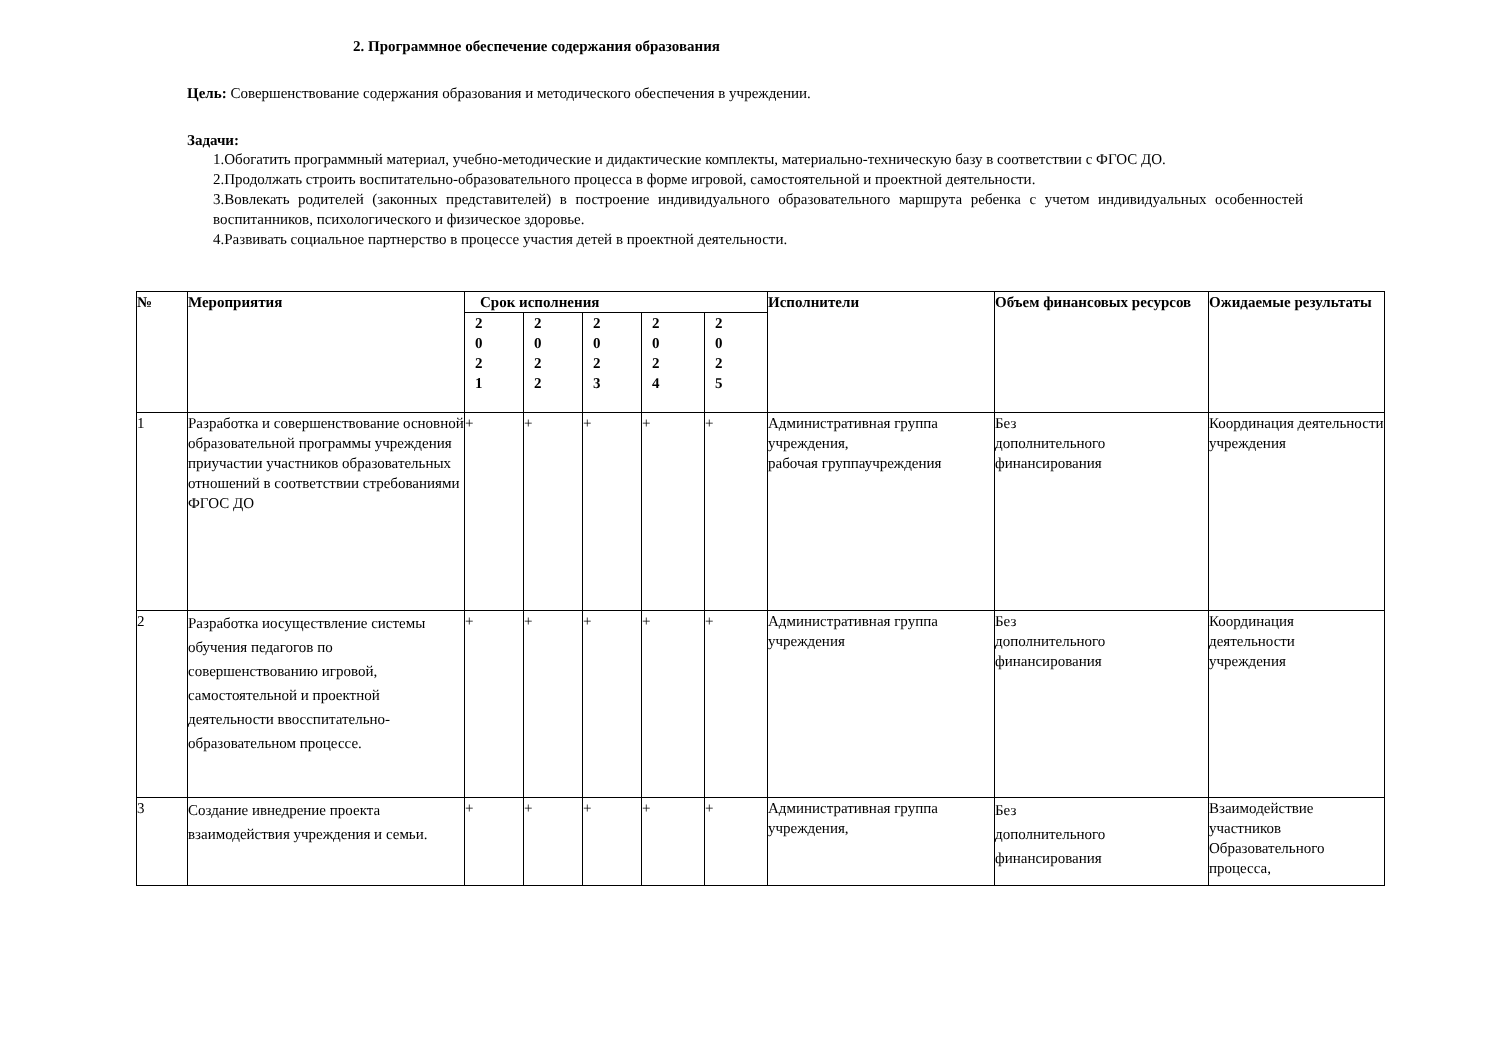2. Программное обеспечение содержания образования
Цель: Совершенствование содержания образования и методического обеспечения в учреждении.
Задачи:
1.Обогатить программный материал, учебно-методические и дидактические комплекты, материально-техническую базу в соответствии с ФГОС ДО.
2.Продолжать строить воспитательно-образовательного процесса в форме игровой, самостоятельной и проектной деятельности.
3.Вовлекать родителей (законных представителей) в построение индивидуального образовательного маршрута ребенка с учетом индивидуальных особенностей воспитанников, психологического и физическое здоровье.
4.Развивать социальное партнерство в процессе участия детей в проектной деятельности.
| № | Мероприятия | Срок исполнения | | | | | Исполнители | Объем финансовых ресурсов | Ожидаемые результаты |
| --- | --- | --- | --- | --- | --- | --- | --- | --- | --- |
| | | 2 0 2 1 | 2 0 2 2 | 2 0 2 3 | 2 0 2 4 | 2 0 2 5 | | | |
| 1 | Разработка и совершенствование основной образовательной программы учреждения приучастии участников образовательных отношений в соответствии стребованиями ФГОС ДО | + | + | + | + | + | Административная группа учреждения, рабочая группаучреждения | Без дополнительного финансирования | Координация деятельности учреждения |
| 2 | Разработка иосуществление системы обучения педагогов по совершенствованию игровой, самостоятельной и проектной деятельности ввосспитательно-образовательном процессе. | + | + | + | + | + | Административная группа учреждения | Без дополнительного финансирования | Координация деятельности учреждения |
| 3 | Создание ивнедрение проекта взаимодействия учреждения и семьи. | + | + | + | + | + | Административная группа учреждения, | Без дополнительного финансирования | Взаимодействие участников Образовательного процесса, |